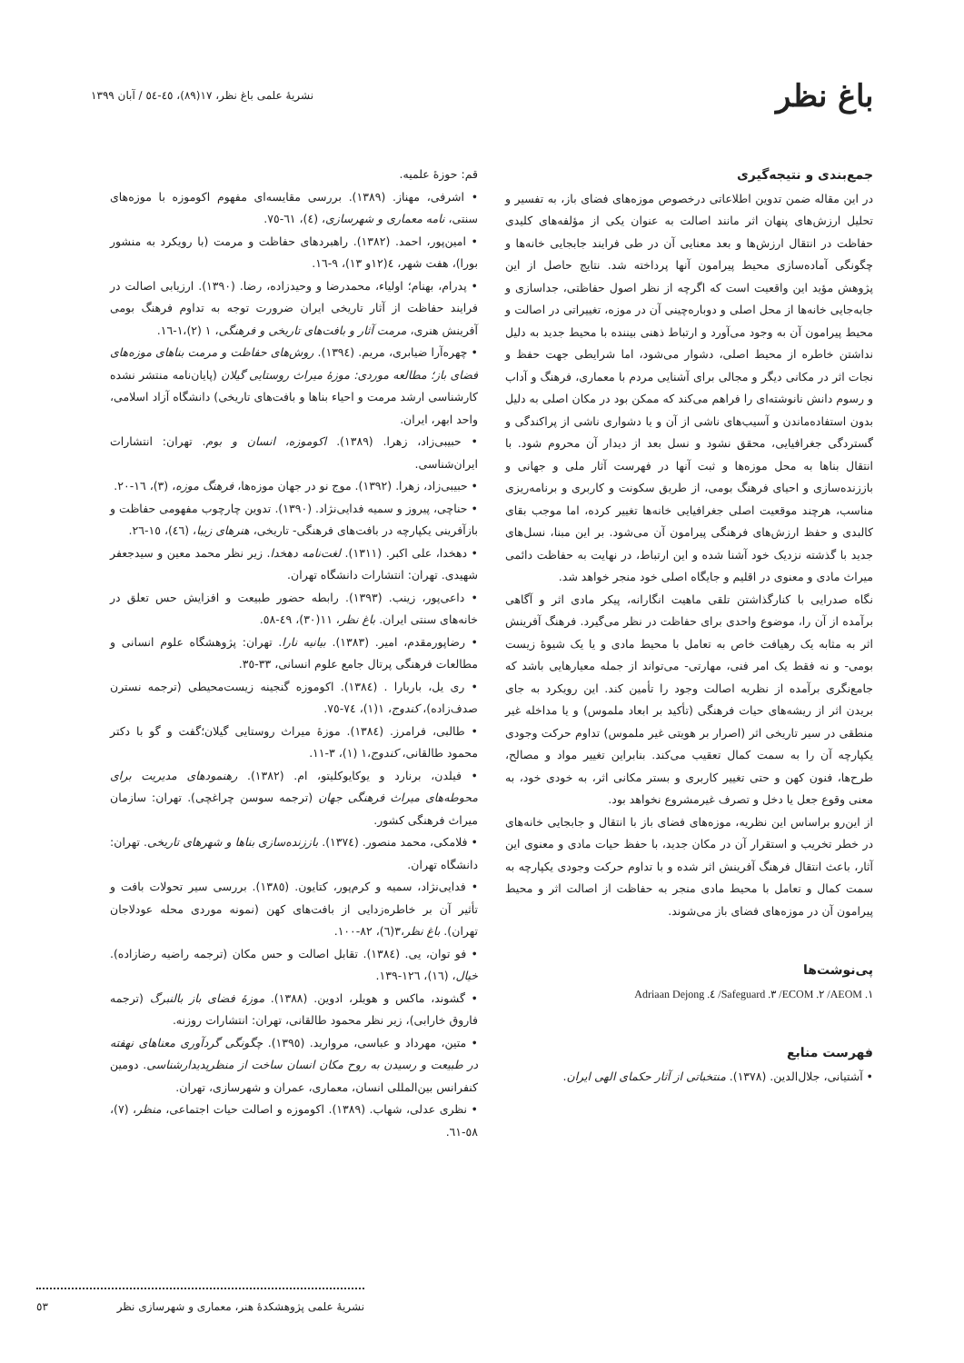باغ نظر
نشريۀ علمی باغ نظر، ١٧(٨٩)، ٤٥-٥٤ / آبان ١٣٩٩
جمع‌بندی و نتیجه‌گیری
در این مقاله ضمن تدوین اطلاعاتی درخصوص موزه‌های فضای باز، به تفسیر و تحلیل ارزش‌های پنهان اثر مانند اصالت به عنوان یکی از مؤلفه‌های کلیدی حفاظت در انتقال ارزش‌ها و بعد معنایی آن در طی فرایند جابجایی خانه‌ها و چگونگی آماده‌سازی محیط پیرامون آنها پرداخته شد. نتایج حاصل از این پژوهش مؤید این واقعیت است که اگرچه از نظر اصول حفاظتی، جداسازی و جابه‌جایی خانه‌ها از محل اصلی و دوباره‌چینی آن در موزه، تغییراتی در اصالت و محیط پیرامون آن به وجود می‌آورد و ارتباط ذهنی بیننده با محیط جدید به دلیل نداشتن خاطره از محیط اصلی، دشوار می‌شود، اما شرایطی جهت حفظ و نجات اثر در مکانی دیگر و مجالی برای آشنایی مردم با معماری، فرهنگ و آداب و رسوم دانش نانوشته‌ای را فراهم می‌کند که ممکن بود در مکان اصلی به دلیل بدون استفاده‌ماندن و آسیب‌های ناشی از آن و یا دشواری ناشی از پراکندگی و گستردگی جغرافیایی، محقق نشود و نسل بعد از دیدار آن محروم شود. با انتقال بناها به محل موزه‌ها و ثبت آنها در فهرست آثار ملی و جهانی و باززنده‌سازی و احیای فرهنگ بومی، از طریق سکونت و کاربری و برنامه‌ریزی مناسب، هرچند موقعیت اصلی جغرافیایی خانه‌ها تغییر کرده، اما موجب بقای کالبدی و حفظ ارزش‌های فرهنگی پیرامون آن می‌شود. بر این مبنا، نسل‌های جدید با گذشته نزدیک خود آشنا شده و این ارتباط، در نهایت به حفاظت دائمی میراث مادی و معنوی در اقلیم و جایگاه اصلی خود منجر خواهد شد.
نگاه صدرایی با کنارگذاشتن تلقی ماهیت انگارانه، پیکر مادی اثر و آگاهی برآمده از آن را، موضوع واحدی برای حفاظت در نظر می‌گیرد. فرهنگ آفرینش اثر به مثابه یک رهیافت خاص به تعامل با محیط مادی و یا یک شیوۀ زیست بومی- و نه فقط یک امر فنی، مهارتی- می‌تواند از جمله معیارهایی باشد که جامع‌نگری برآمده از نظریه اصالت وجود را تأمین کند. این رویکرد به جای بریدن اثر از ریشه‌های حیات فرهنگی (تأکید بر ابعاد ملموس) و یا مداخله غیر منطقی در سیر تاریخی اثر (اصرار بر هویتی غیر ملموس) تداوم حرکت وجودی یکپارچه آن را به سمت کمال تعقیب می‌کند. بنابراین تغییر مواد و مصالح، طرح‌ها، فنون کهن و حتی تغییر کاربری و بستر مکانی اثر، به خودی خود، به معنی وقوع جعل یا دخل و تصرف غیرمشروع نخواهد بود.
از این‌رو براساس این نظریه، موزه‌های فضای باز با انتقال و جابجایی خانه‌های در خطر تخریب و استقرار آن در مکان جدید، با حفظ حیات مادی و معنوی این آثار، باعث انتقال فرهنگ آفرینش اثر شده و با تداوم حرکت وجودی یکپارچه به سمت کمال و تعامل با محیط مادی منجر به حفاظت از اصالت اثر و محیط پیرامون آن در موزه‌های فضای باز می‌شوند.
پی‌نوشت‌ها
Adriaan Dejong .٤ /Safeguard .٣ /ECOM .٢ /AEOM .١
فهرست منابع
• آشتیانی، جلال‌الدین. (١٣٧٨). منتخباتی از آثار حکمای الهی ایران.
قم: حوزۀ علمیه.
• اشرفی، مهناز. (١٣٨٩). بررسی مقایسه‌ای مفهوم اکوموزه با موزه‌های سنتی، نامه معماری و شهرسازی، (٤)، ٦١-٧٥.
• امین‌پور، احمد. (١٣٨٢). راهبردهای حفاظت و مرمت (با رویکرد به منشور بورا)، هفت شهر، ٤(١٢و ١٣)، ٩-١٦.
• پدرام، بهنام؛ اولیاء، محمدرضا و وحیدزاده، رضا. (١٣٩٠). ارزیابی اصالت در فرایند حفاظت از آثار تاریخی ایران ضرورت توجه به تداوم فرهنگ بومی آفرینش هنری، مرمت آثار و بافت‌های تاریخی و فرهنگی، ١ (٢)،١-١٦.
• چهره‌آرا ضیابری، مریم. (١٣٩٤). روش‌های حفاظت و مرمت بناهای موزه‌های فضای باز؛ مطالعه موردی: موزۀ میراث روستایی گیلان (پایان‌نامه منتشر نشده کارشناسی ارشد مرمت و احیاء بناها و بافت‌های تاریخی) دانشگاه آزاد اسلامی، واحد ابهر، ایران.
• حبیبی‌زاد، زهرا. (١٣٨٩). اکوموزه، انسان و بوم. تهران: انتشارات ایران‌شناسی.
• حبیبی‌زاد، زهرا. (١٣٩٢). موج نو در جهان موزه‌ها، فرهنگ موزه، (٣)، ١٦-٢٠.
• حناچی، پیروز و سمیه فدایی‌نژاد. (١٣٩٠). تدوین چارچوب مفهومی حفاظت و بازآفرینی یکپارچه در بافت‌های فرهنگی- تاریخی، هنرهای زیبا، (٤٦)، ١٥-٢٦.
• دهخدا، علی اکبر. (١٣١١). لغت‌نامه دهخدا. زیر نظر محمد معین و سیدجعفر شهیدی. تهران: انتشارات دانشگاه تهران.
• داعی‌پور، زینب. (١٣٩٣). رابطه حضور طبیعت و افزایش حس تعلق در خانه‌های سنتی ایران. باغ نظر، ١١(٣٠)، ٤٩-٥٨.
• رضاپورمقدم، امیر. (١٣٨٣). بیانیه نارا. تهران: پژوهشگاه علوم انسانی و مطالعات فرهنگی پرتال جامع علوم انسانی، ٣٣-٣٥.
• ری یل، باربارا . (١٣٨٤). اکوموزه گنجینه زیست‌محیطی (ترجمه نسترن صدف‌زاده)، کندوج، ١(١)، ٧٤-٧٥.
• طالبی، فرامرز. (١٣٨٤). موزۀ میراث روستایی گیلان؛گفت و گو با دکتر محمود طالقانی، کندوج،١ (١)، ٣-١١.
• فیلدن، برنارد و یوکایوکلیتو، ام. (١٣٨٢). رهنمودهای مدیریت برای محوطه‌های میراث فرهنگی جهان (ترجمه سوسن چراغچی). تهران: سازمان میراث فرهنگی کشور.
• فلامکی، محمد منصور. (١٣٧٤). باززنده‌سازی بناها و شهرهای تاریخی. تهران: دانشگاه تهران.
• فدایی‌نژاد، سمیه و کرم‌پور، کتایون. (١٣٨٥). بررسی سیر تحولات بافت و تأثیر آن بر خاطره‌زدایی از بافت‌های کهن (نمونه موردی محله عودلاجان تهران). باغ نظر،٣(٦)، ٨٢-١٠٠.
• فو توان، یی. (١٣٨٤). تقابل اصالت و حس مکان (ترجمه راضیه رضازاده). خیال، (١٦)، ١٢٦-١٣٩.
• گشوند، ماکس و هویلر، ادوین. (١٣٨٨). موزۀ فضای باز بالنبرگ (ترجمه فاروق خارابی)، زیر نظر محمود طالقانی، تهران: انتشارات روزنه.
• متین، مهرداد و عباسی، مروارید. (١٣٩٥). چگونگی گردآوری معناهای نهفته در طبیعت و رسیدن به روح مکان انسان ساخت از منظرپدیدارشناسی. دومین کنفرانس بین‌المللی انسان، معماری، عمران و شهرسازی، تهران.
• نظری عدلی، شهاب. (١٣٨٩). اکوموزه و اصالت حیات اجتماعی، منظر، (٧)، ٥٨-٦١.
نشريۀ علمی پژوهشکدۀ هنر، معماری و شهرسازی نظر ٥٣